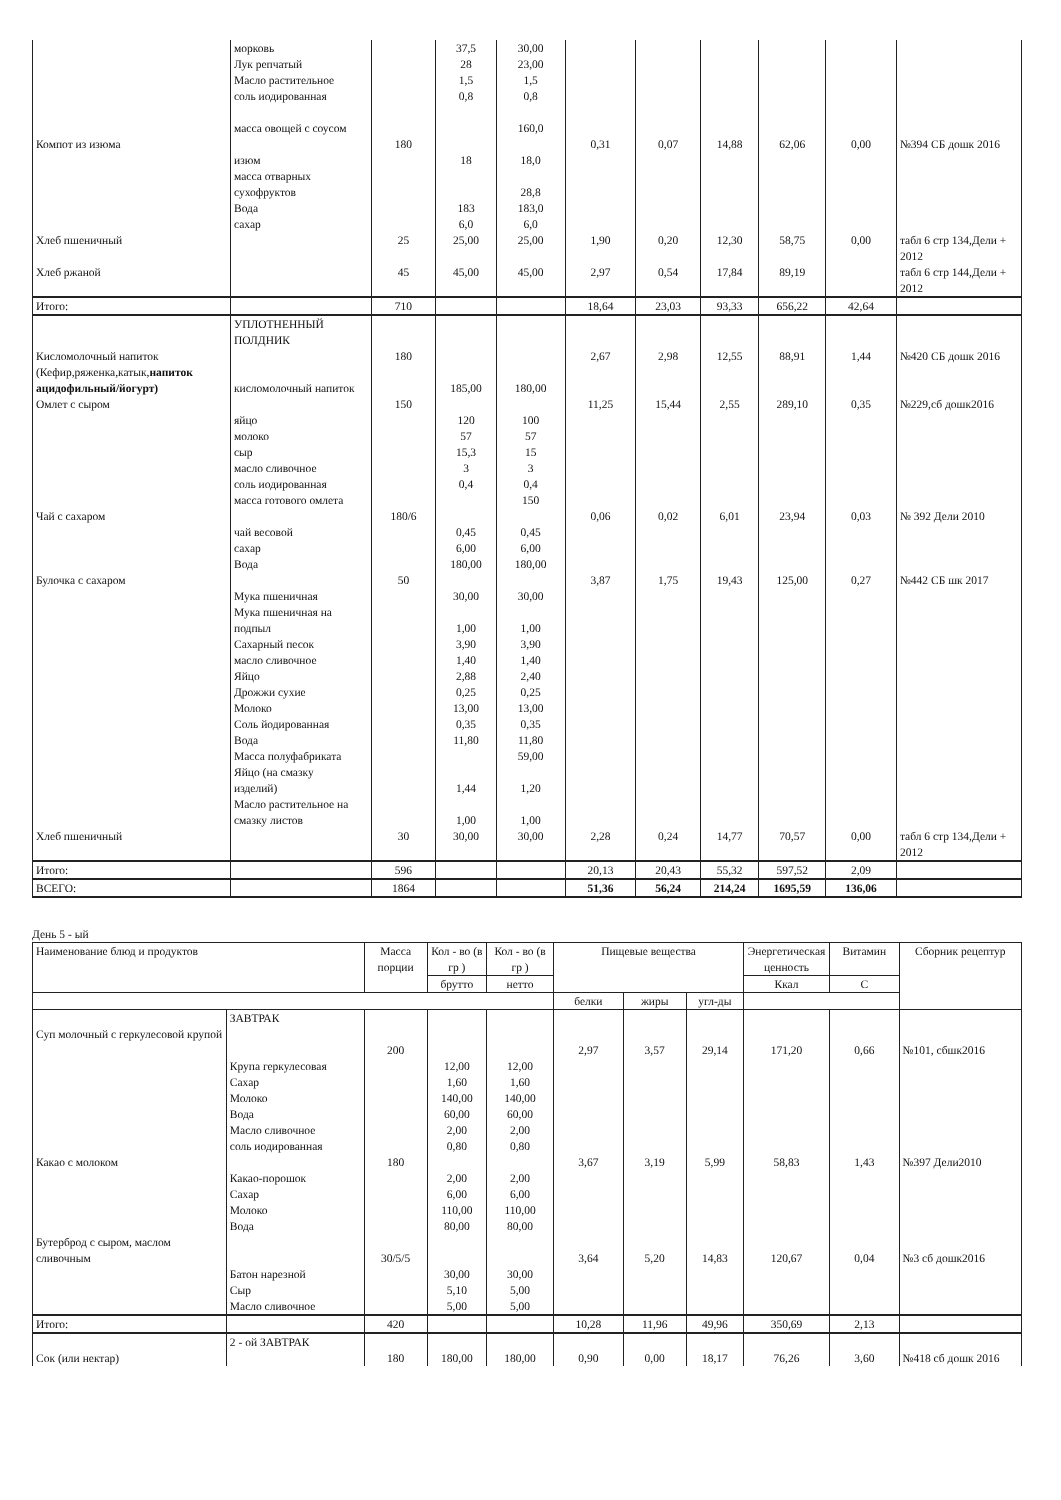| | морковь Лук репчатый Масло растительное соль иодированная масса овощей с соусом | | 37,5 28 1,5 0,8 | 30,00 23,00 1,5 0,8 160,0 | | | | | | |
| Компот из изюма | изюм масса отварных сухофруктов Вода сахар | 180 | 18 183 6,0 | 18,0 28,8 183,0 6,0 | 0,31 | 0,07 | 14,88 | 62,06 | 0,00 | №394 СБ дошк 2016 |
| Хлеб пшеничный | | 25 | 25,00 | 25,00 | 1,90 | 0,20 | 12,30 | 58,75 | 0,00 | табл 6 стр 134,Дели + 2012 |
| Хлеб ржаной | | 45 | 45,00 | 45,00 | 2,97 | 0,54 | 17,84 | 89,19 | | табл 6 стр 144,Дели + 2012 |
| Итого: | | 710 | | | 18,64 | 23,03 | 93,33 | 656,22 | 42,64 | |
| | УПЛОТНЕННЫЙ ПОЛДНИК | | | | | | | | | |
| Кисломолочный напиток (Кефир,ряженка,катык, напиток ацидофильный/йогурт) | кисломолочный напиток | 180 | 185,00 | 180,00 | 2,67 | 2,98 | 12,55 | 88,91 | 1,44 | №420 СБ дошк 2016 |
| Омлет с сыром | яйцо молоко сыр масло сливочное соль иодированная масса готового омлета | 150 | 120 57 15,3 3 0,4 | 100 57 15 3 0,4 150 | 11,25 | 15,44 | 2,55 | 289,10 | 0,35 | №229,сб дошк2016 |
| Чай с сахаром | чай весовой сахар Вода | 180/6 | 0,45 6,00 180,00 | 0,45 6,00 180,00 | 0,06 | 0,02 | 6,01 | 23,94 | 0,03 | № 392 Дели 2010 |
| Булочка с сахаром | Мука пшеничная Мука пшеничная на подпыл Сахарный песок масло сливочное Яйцо Дрожжи сухие Молоко Соль йодированная Вода Масса полуфабриката Яйцо (на смазку изделий) Масло растительное на смазку листов | 50 | 30,00 1,00 3,90 1,40 2,88 0,25 13,00 0,35 11,80 1,44 1,00 | 30,00 1,00 3,90 1,40 2,40 0,25 13,00 0,35 11,80 59,00 1,20 1,00 | 3,87 | 1,75 | 19,43 | 125,00 | 0,27 | №442 СБ шк 2017 |
| Хлеб пшеничный | | 30 | 30,00 | 30,00 | 2,28 | 0,24 | 14,77 | 70,57 | 0,00 | табл 6 стр 134,Дели + 2012 |
| Итого: | | 596 | | | 20,13 | 20,43 | 55,32 | 597,52 | 2,09 | |
| ВСЕГО: | | 1864 | | | 51,36 | 56,24 | 214,24 | 1695,59 | 136,06 | |
День 5 - ый
| Наименование блюд и продуктов | | Масса порции | Кол - во (в гр ) | Кол - во (в гр ) | Пищевые вещества | | | Энергетическая ценность | Витамин | Сборник рецептур |
| --- | --- | --- | --- | --- | --- | --- | --- | --- | --- | --- |
| | | | брутто | нетто | | | | Ккал | С | |
| | | | | | белки | жиры | угл-ды | | | |
| | ЗАВТРАК | | | | | | | | | |
| Суп молочный с геркулесовой крупой | Крупа геркулесовая Сахар Молоко Вода Масло сливочное соль иодированная | 200 | 12,00 1,60 140,00 60,00 2,00 0,80 | 12,00 1,60 140,00 60,00 2,00 0,80 | 2,97 | 3,57 | 29,14 | 171,20 | 0,66 | №101, сбшк2016 |
| Какао с молоком | Какао-порошок Сахар Молоко Вода | 180 | 2,00 6,00 110,00 80,00 | 2,00 6,00 110,00 80,00 | 3,67 | 3,19 | 5,99 | 58,83 | 1,43 | №397 Дели2010 |
| Бутерброд с сыром, маслом сливочным | Батон нарезной Сыр Масло сливочное | 30/5/5 | 30,00 5,10 5,00 | 30,00 5,00 5,00 | 3,64 | 5,20 | 14,83 | 120,67 | 0,04 | №3 сб дошк2016 |
| Итого: | | 420 | | | 10,28 | 11,96 | 49,96 | 350,69 | 2,13 | |
| | 2 - ой ЗАВТРАК | | | | | | | | | |
| Сок (или нектар) | | 180 | 180,00 | 180,00 | 0,90 | 0,00 | 18,17 | 76,26 | 3,60 | №418 сб дошк 2016 |